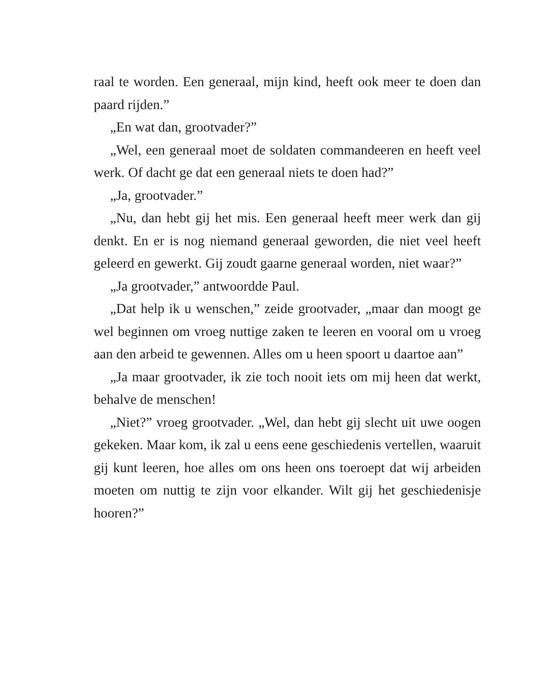raal te worden. Een generaal, mijn kind, heeft ook meer te doen dan paard rijden.”
„En wat dan, grootvader?”
„Wel, een generaal moet de soldaten commandeeren en heeft veel werk. Of dacht ge dat een generaal niets te doen had?”
„Ja, grootvader.”
„Nu, dan hebt gij het mis. Een generaal heeft meer werk dan gij denkt. En er is nog niemand generaal geworden, die niet veel heeft geleerd en gewerkt. Gij zoudt gaarne generaal worden, niet waar?”
„Ja grootvader,” antwoordde Paul.
„Dat help ik u wenschen,” zeide grootvader, „maar dan moogt ge wel beginnen om vroeg nuttige zaken te leeren en vooral om u vroeg aan den arbeid te gewennen. Alles om u heen spoort u daartoe aan”
„Ja maar grootvader, ik zie toch nooit iets om mij heen dat werkt, behalve de menschen!
„Niet?” vroeg grootvader. „Wel, dan hebt gij slecht uit uwe oogen gekeken. Maar kom, ik zal u eens eene geschiedenis vertellen, waaruit gij kunt leeren, hoe alles om ons heen ons toeroept dat wij arbeiden moeten om nuttig te zijn voor elkander. Wilt gij het geschiedenisje hooren?”